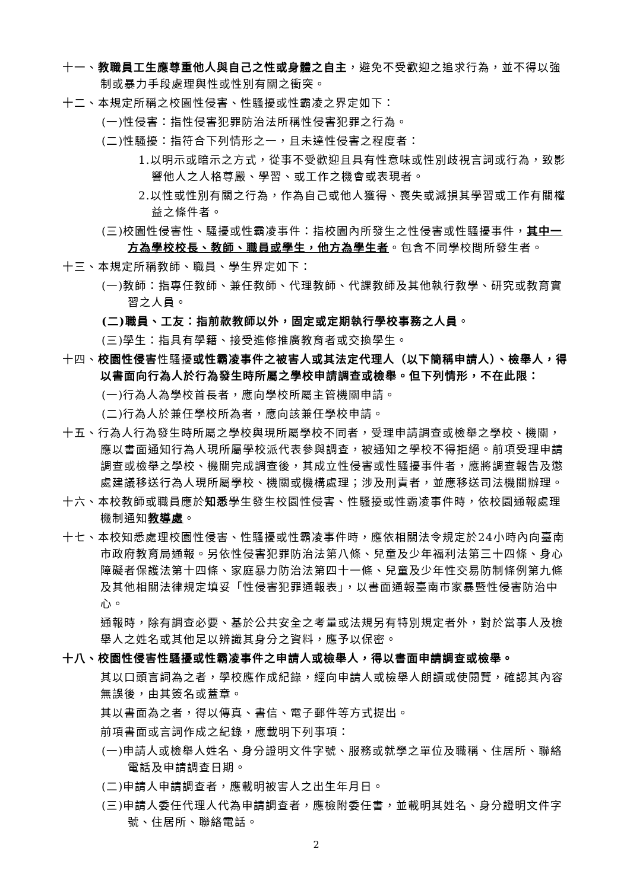十一、教職員工生應尊重他人與自己之性或身體之自主，避免不受歡迎之追求行為，並不得以強制或暴力手段處理與性或性別有關之衝突。
十二、本規定所稱之校園性侵害、性騷擾或性霸凌之界定如下：
(一)性侵害：指性侵害犯罪防治法所稱性侵害犯罪之行為。
(二)性騷擾：指符合下列情形之一，且未達性侵害之程度者：
1.以明示或暗示之方式，從事不受歡迎且具有性意味或性別歧視言詞或行為，致影響他人之人格尊嚴、學習、或工作之機會或表現者。
2.以性或性別有關之行為，作為自己或他人獲得、喪失或減損其學習或工作有關權益之條件者。
(三)校園性侵害性、騷擾或性霸凌事件：指校園內所發生之性侵害或性騷擾事件，其中一方為學校校長、教師、職員或學生，他方為學生者。包含不同學校間所發生者。
十三、本規定所稱教師、職員、學生界定如下：
(一)教師：指專任教師、兼任教師、代理教師、代課教師及其他執行教學、研究或教育實習之人員。
(二)職員、工友：指前款教師以外，固定或定期執行學校事務之人員。
(三)學生：指具有學籍、接受進修推廣教育者或交換學生。
十四、校園性侵害性騷擾或性霸凌事件之被害人或其法定代理人（以下簡稱申請人）、檢舉人，得以書面向行為人於行為發生時所屬之學校申請調查或檢舉。但下列情形，不在此限：
(一)行為人為學校首長者，應向學校所屬主管機關申請。
(二)行為人於兼任學校所為者，應向該兼任學校申請。
十五、行為人行為發生時所屬之學校與現所屬學校不同者，受理申請調查或檢舉之學校、機關，應以書面通知行為人現所屬學校派代表參與調查，被通知之學校不得拒絕。前項受理申請調查或檢舉之學校、機關完成調查後，其成立性侵害或性騷擾事件者，應將調查報告及懲處建議移送行為人現所屬學校、機關或機構處理；涉及刑責者，並應移送司法機關辦理。
十六、本校教師或職員應於知悉學生發生校園性侵害、性騷擾或性霸凌事件時，依校園通報處理機制通知教導處。
十七、本校知悉處理校園性侵害、性騷擾或性霸凌事件時，應依相關法令規定於24小時內向臺南市政府教育局通報。另依性侵害犯罪防治法第八條、兒童及少年福利法第三十四條、身心障礙者保護法第十四條、家庭暴力防治法第四十一條、兒童及少年性交易防制條例第九條及其他相關法律規定填妥「性侵害犯罪通報表」，以書面通報臺南市家暴暨性侵害防治中心。
通報時，除有調查必要、基於公共安全之考量或法規另有特別規定者外，對於當事人及檢舉人之姓名或其他足以辨識其身分之資料，應予以保密。
十八、校園性侵害性騷擾或性霸凌事件之申請人或檢舉人，得以書面申請調查或檢舉。
其以口頭言詞為之者，學校應作成紀錄，經向申請人或檢舉人朗讀或使閱覽，確認其內容無誤後，由其簽名或蓋章。
其以書面為之者，得以傳真、書信、電子郵件等方式提出。
前項書面或言詞作成之紀錄，應載明下列事項：
(一)申請人或檢舉人姓名、身分證明文件字號、服務或就學之單位及職稱、住居所、聯絡電話及申請調查日期。
(二)申請人申請調查者，應載明被害人之出生年月日。
(三)申請人委任代理人代為申請調查者，應檢附委任書，並載明其姓名、身分證明文件字號、住居所、聯絡電話。
2